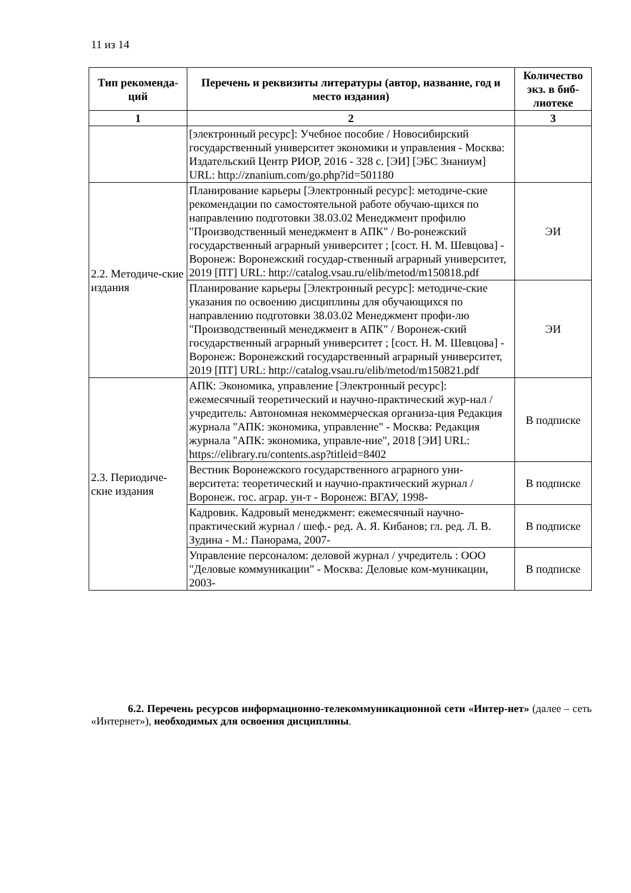11 из 14
| Тип рекоменда-ций | Перечень и реквизиты литературы (автор, название, год и место издания) | Количество экз. в биб-лиотеке |
| --- | --- | --- |
| 1 | 2 | 3 |
| | [электронный ресурс]: Учебное пособие / Новосибирский государственный университет экономики и управления - Москва: Издательский Центр РИОР, 2016 - 328 с. [ЭИ] [ЭБС Знаниум] URL: http://znanium.com/go.php?id=501180 | |
| 2.2. Методиче-ские издания | Планирование карьеры [Электронный ресурс]: методиче-ские рекомендации по самостоятельной работе обучаю-щихся по направлению подготовки 38.03.02 Менеджмент профилю "Производственный менеджмент в АПК" / Во-ронежский государственный аграрный университет ; [сост. Н. М. Шевцова] - Воронеж: Воронежский государ-ственный аграрный университет, 2019 [ПТ] URL: http://catalog.vsau.ru/elib/metod/m150818.pdf | ЭИ |
| | Планирование карьеры [Электронный ресурс]: методиче-ские указания по освоению дисциплины для обучающихся по направлению подготовки 38.03.02 Менеджмент профи-лю "Производственный менеджмент в АПК" / Воронеж-ский государственный аграрный университет ; [сост. Н. М. Шевцова] - Воронеж: Воронежский государственный аграрный университет, 2019 [ПТ] URL: http://catalog.vsau.ru/elib/metod/m150821.pdf | ЭИ |
| 2.3. Периодиче-ские издания | АПК: Экономика, управление [Электронный ресурс]: ежемесячный теоретический и научно-практический жур-нал / учредитель: Автономная некоммерческая организа-ция Редакция журнала "АПК: экономика, управление" - Москва: Редакция журнала "АПК: экономика, управле-ние", 2018 [ЭИ] URL: https://elibrary.ru/contents.asp?titleid=8402 | В подписке |
| | Вестник Воронежского государственного аграрного уни-верситета: теоретический и научно-практический журнал / Воронеж. гос. аграр. ун-т - Воронеж: ВГАУ, 1998- | В подписке |
| | Кадровик. Кадровый менеджмент: ежемесячный научно-практический журнал / шеф.- ред. А. Я. Кибанов; гл. ред. Л. В. Зудина - М.: Панорама, 2007- | В подписке |
| | Управление персоналом: деловой журнал / учредитель : ООО "Деловые коммуникации" - Москва: Деловые ком-муникации, 2003- | В подписке |
6.2. Перечень ресурсов информационно-телекоммуникационной сети «Интер-нет» (далее – сеть «Интернет»), необходимых для освоения дисциплины.